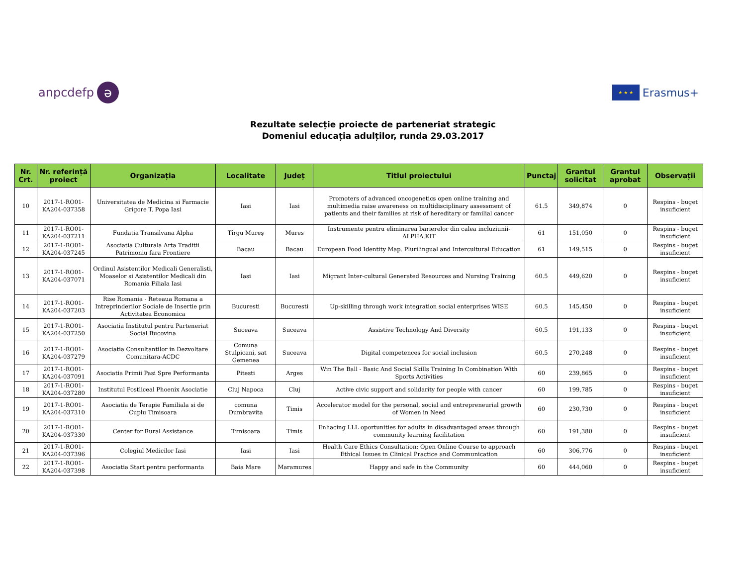anpcdefp ə
★ ★ ★ Erasmus+
Rezultate selecție proiecte de parteneriat strategic
Domeniul educația adulților, runda 29.03.2017
| Nr. Crt. | Nr. referință proiect | Organizația | Localitate | Județ | Titlul proiectului | Punctaj | Grantul solicitat | Grantul aprobat | Observații |
| --- | --- | --- | --- | --- | --- | --- | --- | --- | --- |
| 10 | 2017-1-RO01-KA204-037358 | Universitatea de Medicina si Farmacie Grigore T. Popa Iasi | Iasi | Iasi | Promoters of advanced oncogenetics open online training and multimedia raise awareness on multidisciplinary assessment of patients and their families at risk of hereditary or familial cancer | 61.5 | 349,874 | 0 | Respins - buget insuficient |
| 11 | 2017-1-RO01-KA204-037211 | Fundatia Transilvana Alpha | Tîrgu Mureș | Mures | Instrumente pentru eliminarea barierelor din calea incluziunii-ALPHA.KIT | 61 | 151,050 | 0 | Respins - buget insuficient |
| 12 | 2017-1-RO01-KA204-037245 | Asociatia Culturala Arta Traditii Patrimoniu fara Frontiere | Bacau | Bacau | European Food Identity Map. Plurilingual and Intercultural Education | 61 | 149,515 | 0 | Respins - buget insuficient |
| 13 | 2017-1-RO01-KA204-037071 | Ordinul Asistentilor Medicali Generalisti, Moaselor si Asistentilor Medicali din Romania Filiala Iasi | Iasi | Iasi | Migrant Inter-cultural Generated Resources and Nursing Training | 60.5 | 449,620 | 0 | Respins - buget insuficient |
| 14 | 2017-1-RO01-KA204-037203 | Rise Romania - Reteaua Romana a Intreprinderilor Sociale de Insertie prin Activitatea Economica | Bucuresti | Bucuresti | Up-skilling through work integration social enterprises WISE | 60.5 | 145,450 | 0 | Respins - buget insuficient |
| 15 | 2017-1-RO01-KA204-037250 | Asociatia Institutul pentru Parteneriat Social Bucovina | Suceava | Suceava | Assistive Technology And Diversity | 60.5 | 191,133 | 0 | Respins - buget insuficient |
| 16 | 2017-1-RO01-KA204-037279 | Asociatia Consultantilor in Dezvoltare Comunitara-ACDC | Comuna Stulpicani, sat Gemenea | Suceava | Digital competences for social inclusion | 60.5 | 270,248 | 0 | Respins - buget insuficient |
| 17 | 2017-1-RO01-KA204-037091 | Asociatia Primii Pasi Spre Performanta | Pitesti | Arges | Win The Ball - Basic And Social Skills Training In Combination With Sports Activities | 60 | 239,865 | 0 | Respins - buget insuficient |
| 18 | 2017-1-RO01-KA204-037280 | Institutul Postliceal Phoenix Asociatie | Cluj Napoca | Cluj | Active civic support and solidarity for people with cancer | 60 | 199,785 | 0 | Respins - buget insuficient |
| 19 | 2017-1-RO01-KA204-037310 | Asociatia de Terapie Familiala si de Cuplu Timisoara | comuna Dumbravita | Timis | Accelerator model for the personal, social and entrepreneurial growth of Women in Need | 60 | 230,730 | 0 | Respins - buget insuficient |
| 20 | 2017-1-RO01-KA204-037330 | Center for Rural Assistance | Timisoara | Timis | Enhacing LLL oportunities for adults in disadvantaged areas through community learning facilitation | 60 | 191,380 | 0 | Respins - buget insuficient |
| 21 | 2017-1-RO01-KA204-037396 | Colegiul Medicilor Iasi | Iasi | Iasi | Health Care Ethics Consultation: Open Online Course to approach Ethical Issues in Clinical Practice and Communication | 60 | 306,776 | 0 | Respins - buget insuficient |
| 22 | 2017-1-RO01-KA204-037398 | Asociatia Start pentru performanta | Baia Mare | Maramures | Happy and safe in the Community | 60 | 444,060 | 0 | Respins - buget insuficient |